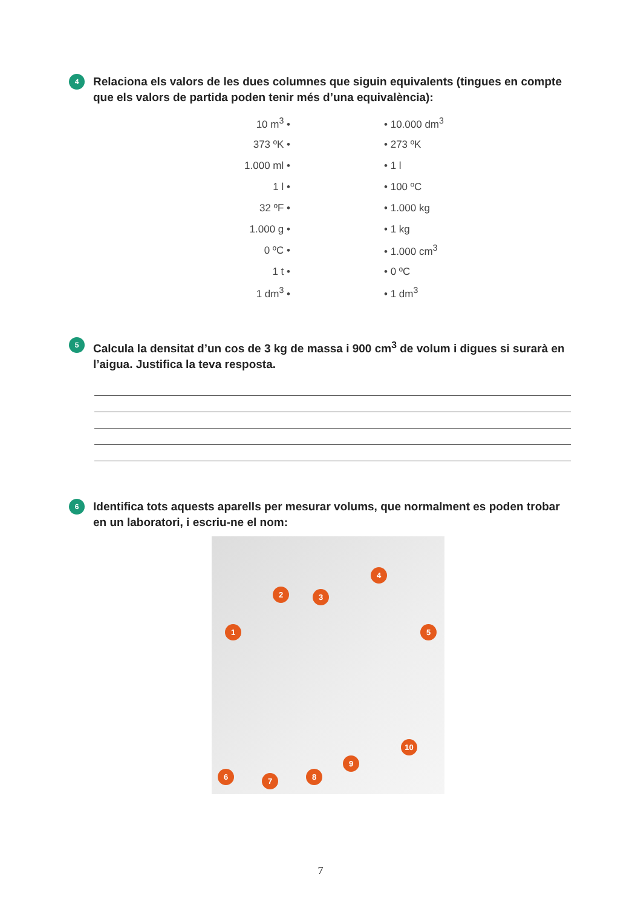4 Relaciona els valors de les dues columnes que siguin equivalents (tingues en compte que els valors de partida poden tenir més d’una equivalència):
| 10 m<sup>3</sup> • | | • 10.000 dm<sup>3</sup> |
| 373 ºK • | | • 273 ºK |
| 1.000 ml • | | • 1 l |
| 1 l • | | • 100 ºC |
| 32 ºF • | | • 1.000 kg |
| 1.000 g • | | • 1 kg |
| 0 ºC • | | • 1.000 cm<sup>3</sup> |
| 1 t • | | • 0 ºC |
| 1 dm<sup>3</sup> • | | • 1 dm<sup>3</sup> |
5 Calcula la densitat d’un cos de 3 kg de massa i 900 cm<sup>3</sup> de volum i digues si surarà en l’aigua. Justifica la teva resposta.
6 Identifica tots aquests aparells per mesurar volums, que normalment es poden trobar en un laboratori, i escriu-ne el nom:
1
2 3
4
5
6 7 8
9
10
7